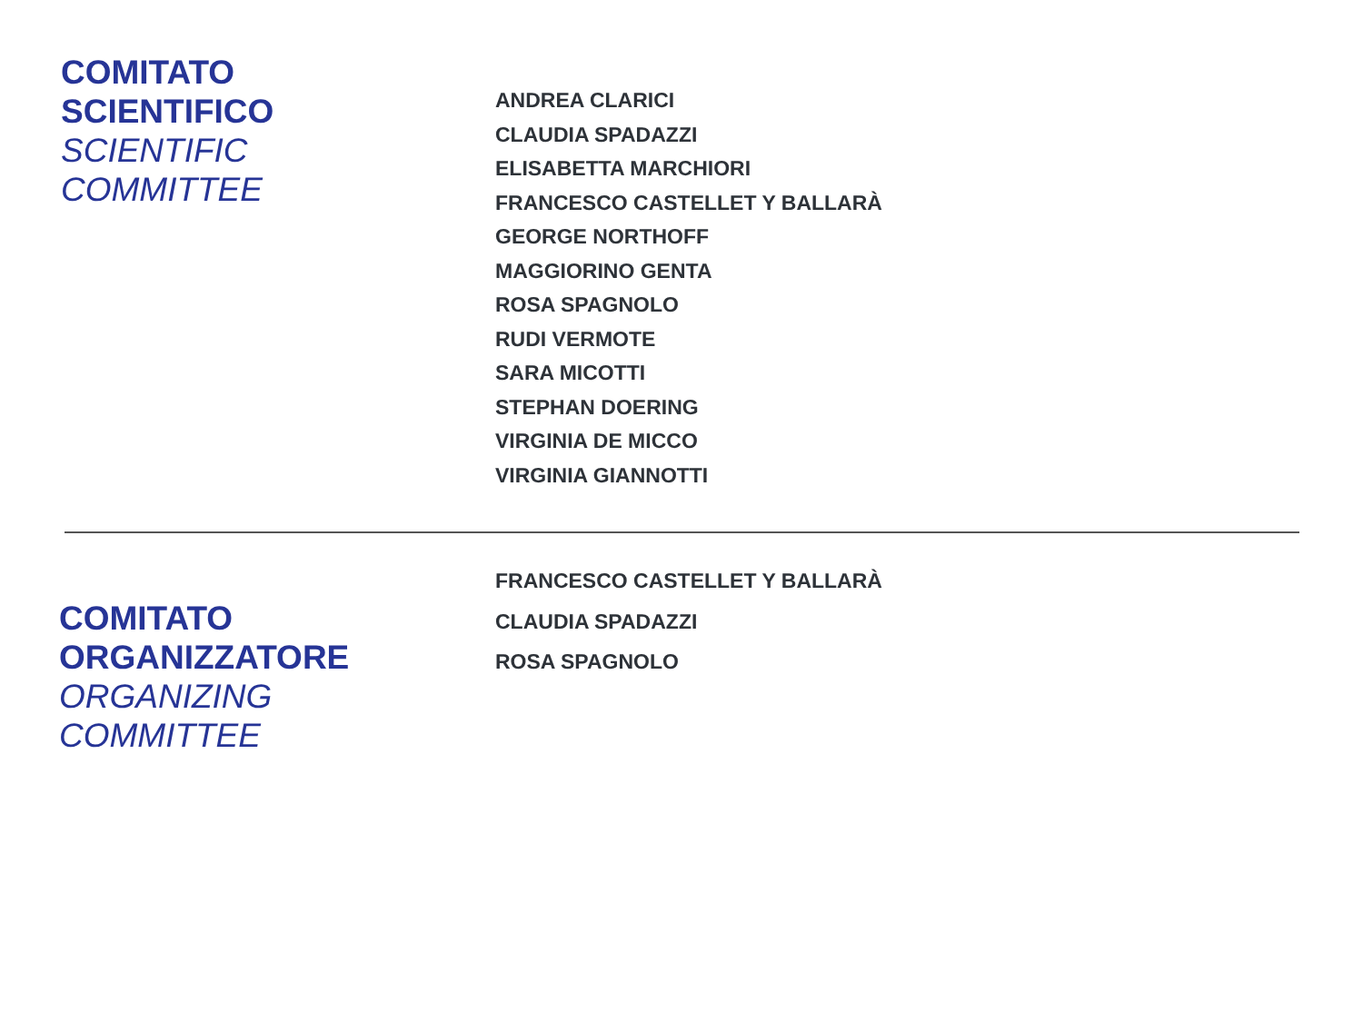COMITATO
SCIENTIFICO
SCIENTIFIC
COMMITTEE
ANDREA CLARICI
CLAUDIA SPADAZZI
ELISABETTA MARCHIORI
FRANCESCO CASTELLET Y BALLARÀ
GEORGE NORTHOFF
MAGGIORINO GENTA
ROSA SPAGNOLO
RUDI VERMOTE
SARA MICOTTI
STEPHAN DOERING
VIRGINIA DE MICCO
VIRGINIA GIANNOTTI
COMITATO
ORGANIZZATORE
ORGANIZING
COMMITTEE
FRANCESCO CASTELLET Y BALLARÀ
CLAUDIA SPADAZZI
ROSA SPAGNOLO